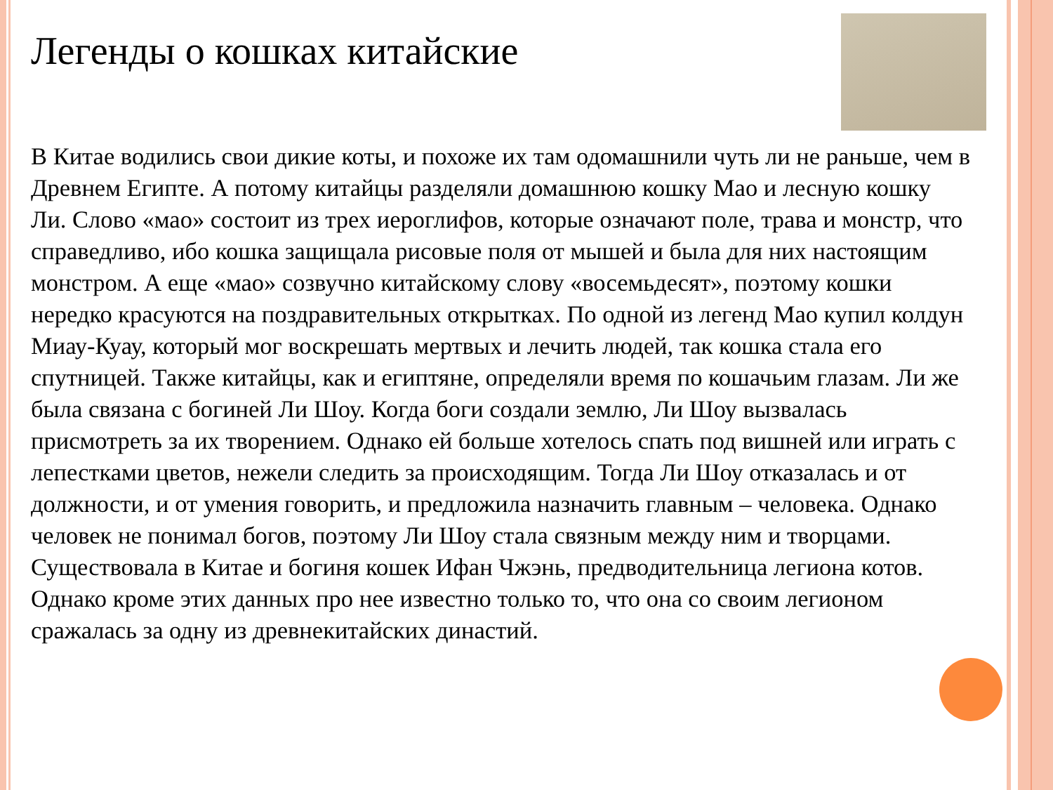Легенды о кошках китайские
В Китае водились свои дикие коты, и похоже их там одомашнили чуть ли не раньше, чем в Древнем Египте. А потому китайцы разделяли домашнюю кошку Мао и лесную кошку Ли. Слово «мао» состоит из трех иероглифов, которые означают поле, трава и монстр, что справедливо, ибо кошка защищала рисовые поля от мышей и была для них настоящим монстром. А еще «мао» созвучно китайскому слову «восемьдесят», поэтому кошки нередко красуются на поздравительных открытках. По одной из легенд Мао купил колдун Миау-Куау, который мог воскрешать мертвых и лечить людей, так кошка стала его спутницей. Также китайцы, как и египтяне, определяли время по кошачьим глазам. Ли же была связана с богиней Ли Шоу. Когда боги создали землю, Ли Шоу вызвалась присмотреть за их творением. Однако ей больше хотелось спать под вишней или играть с лепестками цветов, нежели следить за происходящим. Тогда Ли Шоу отказалась и от должности, и от умения говорить, и предложила назначить главным – человека. Однако человек не понимал богов, поэтому Ли Шоу стала связным между ним и творцами. Существовала в Китае и богиня кошек Ифан Чжэнь, предводительница легиона котов. Однако кроме этих данных про нее известно только то, что она со своим легионом сражалась за одну из древнекитайских династий.